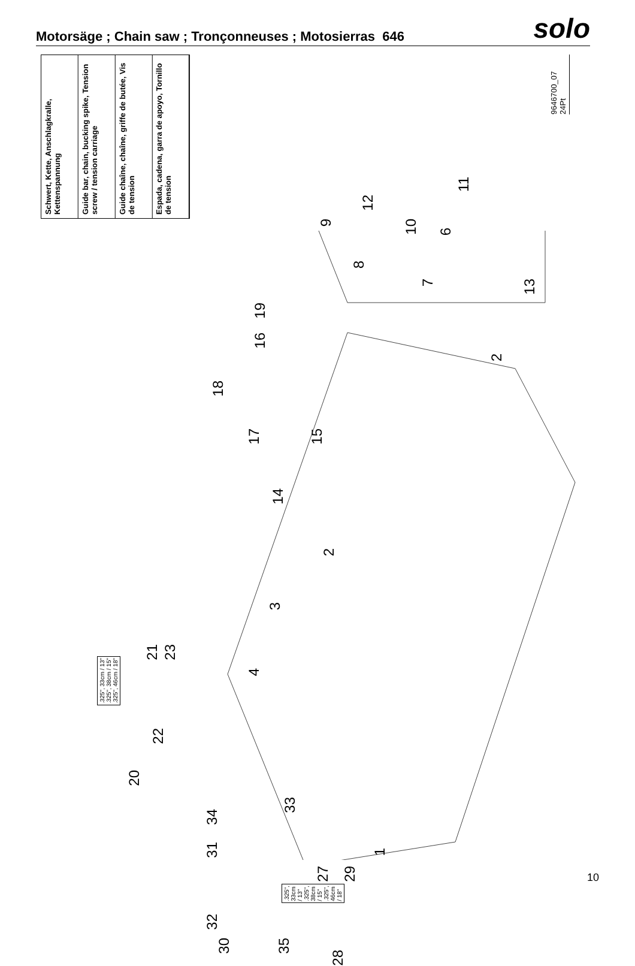Motorsäge ; Chain saw ; Tronçonneuses ; Motosierras 646
solo
Schwert, Kette, Anschlagkralle, Kettenspannung
Guide bar, chain, bucking spike, Tension screw / tension carriage
Guide chaîne, chaîne, griffe de butée, Vis de tension
Espada, cadena, garra de apoyo, Tornillo de tension
9646700_07
24Pt
12
9
10
11
6
7
8
13
19
16
2
18
17
15
14
2
3
4
21
23.325", 33cm / 13"
.325", 38cm / 15"
.325", 46cm / 18"
22
20
34
33
31
1
27
29.325", 33cm / 13"
.325", 38cm / 15"
.325", 46cm / 18"
32
30
35
28
10